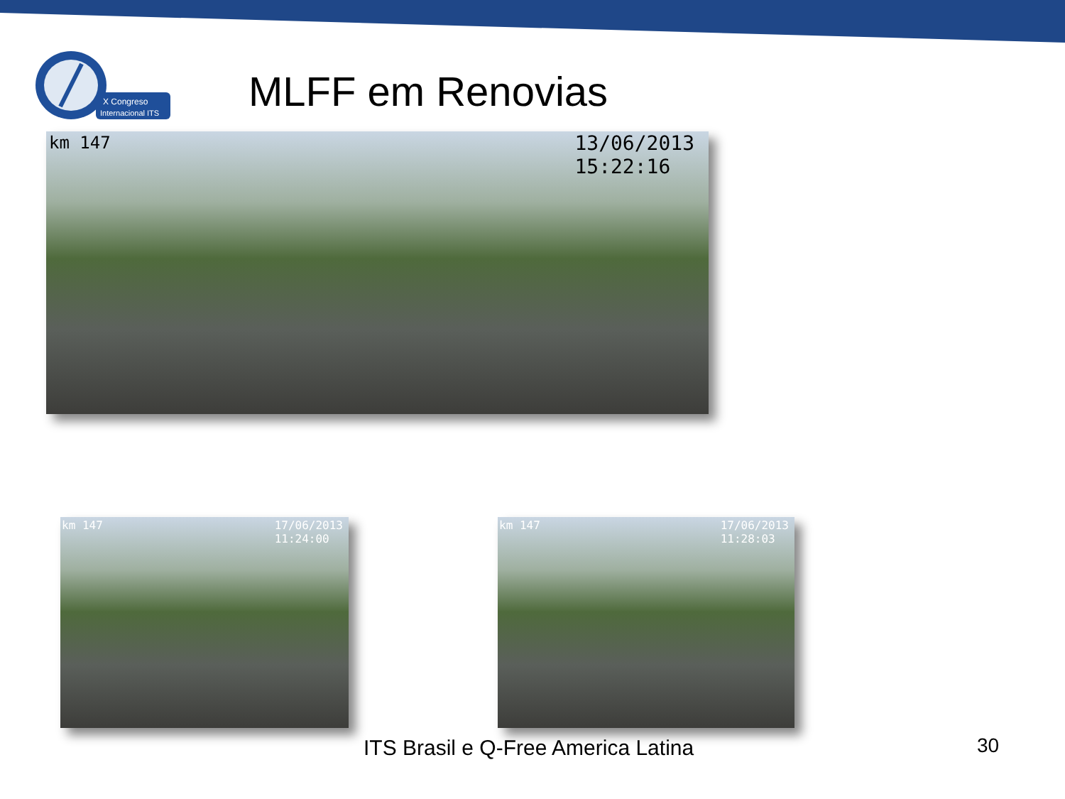X Congreso
Internacional ITS
MLFF em Renovias
km 147 13/06/2013
15:22:16
km 147 17/06/2013
11:24:00
km 147 17/06/2013
11:28:03
ITS Brasil e Q-Free America Latina
30